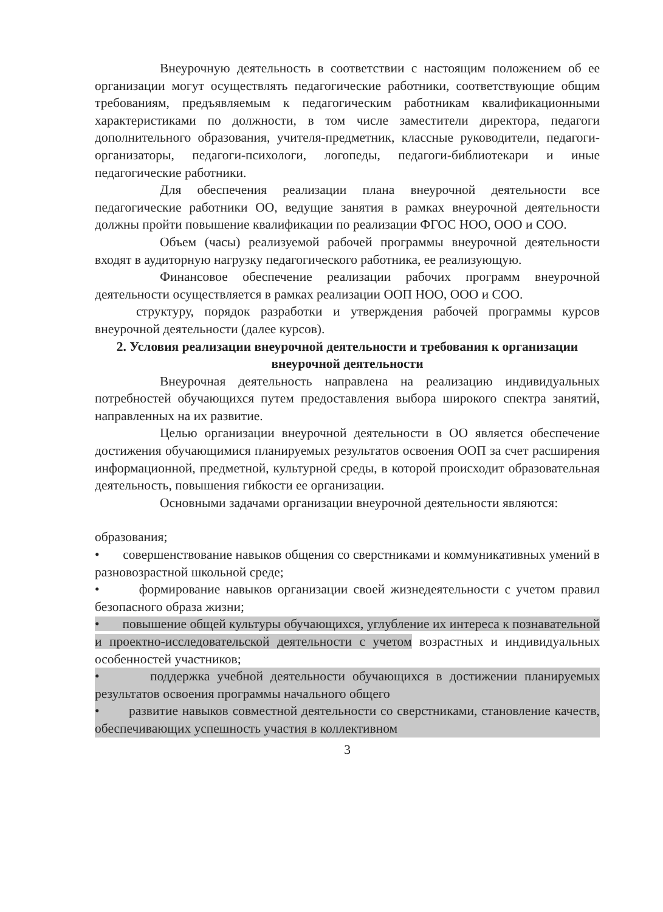Внеурочную деятельность в соответствии с настоящим положением об ее организации могут осуществлять педагогические работники, соответствующие общим требованиям, предъявляемым к педагогическим работникам квалификационными характеристиками по должности, в том числе заместители директора, педагоги дополнительного образования, учителя-предметник, классные руководители, педагоги-организаторы, педагоги-психологи, логопеды, педагоги-библиотекари и иные педагогические работники.
Для обеспечения реализации плана внеурочной деятельности все педагогические работники ОО, ведущие занятия в рамках внеурочной деятельности должны пройти повышение квалификации по реализации ФГОС НОО, ООО и СОО.
Объем (часы) реализуемой рабочей программы внеурочной деятельности входят в аудиторную нагрузку педагогического работника, ее реализующую.
Финансовое обеспечение реализации рабочих программ внеурочной деятельности осуществляется в рамках реализации ООП НОО, ООО и СОО.
структуру, порядок разработки и утверждения рабочей программы курсов внеурочной деятельности (далее курсов).
2. Условия реализации внеурочной деятельности и требования к организации внеурочной деятельности
Внеурочная деятельность направлена на реализацию индивидуальных потребностей обучающихся путем предоставления выбора широкого спектра занятий, направленных на их развитие.
Целью организации внеурочной деятельности в ОО является обеспечение достижения обучающимися планируемых результатов освоения ООП за счет расширения информационной, предметной, культурной среды, в которой происходит образовательная деятельность, повышения гибкости ее организации.
Основными задачами организации внеурочной деятельности являются:
образования;
• совершенствование навыков общения со сверстниками и коммуникативных умений в разновозрастной школьной среде;
• формирование навыков организации своей жизнедеятельности с учетом правил безопасного образа жизни;
• повышение общей культуры обучающихся, углубление их интереса к познавательной и проектно-исследовательской деятельности с учетом возрастных и индивидуальных особенностей участников;
• поддержка учебной деятельности обучающихся в достижении планируемых результатов освоения программы начального общего
• развитие навыков совместной деятельности со сверстниками, становление качеств, обеспечивающих успешность участия в коллективном
3